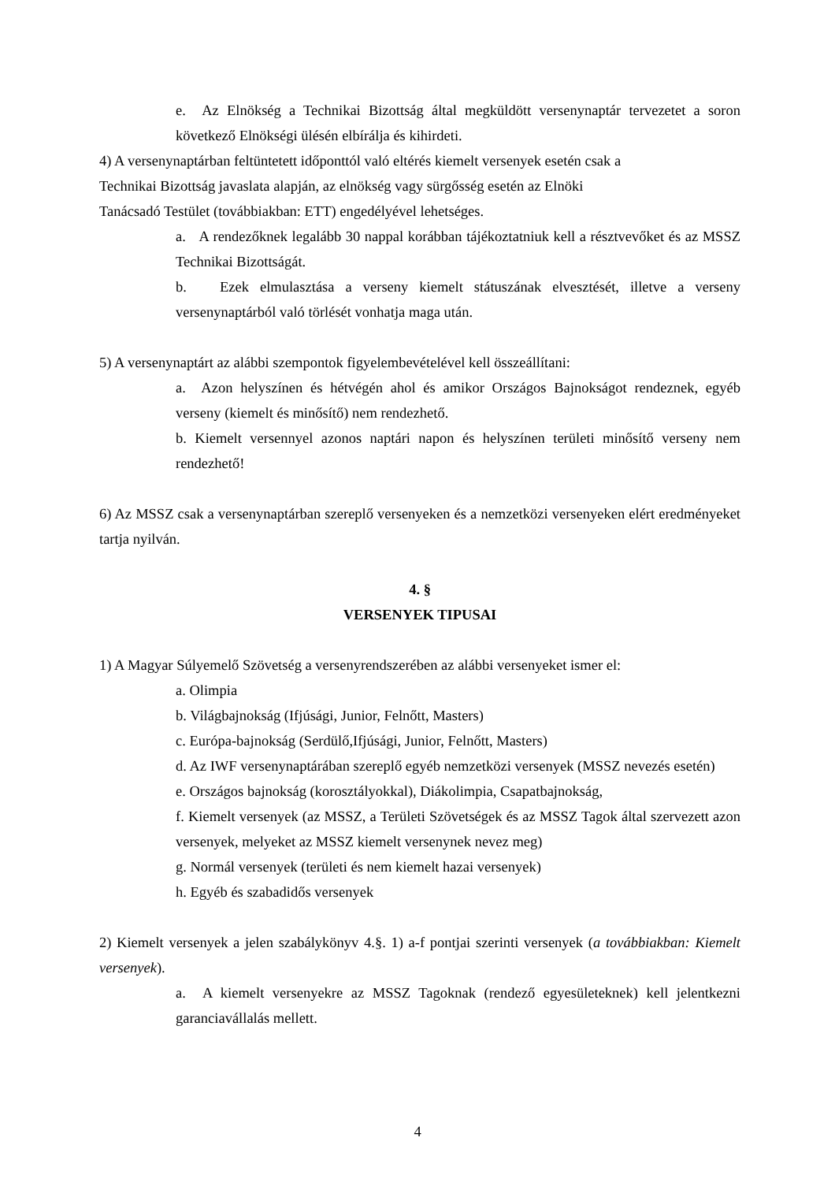e. Az Elnökség a Technikai Bizottság által megküldött versenynaptár tervezetet a soron következő Elnökségi ülésén elbírálja és kihirdeti.
4) A versenynaptárban feltüntetett időponttól való eltérés kiemelt versenyek esetén csak a
Technikai Bizottság javaslata alapján, az elnökség vagy sürgősség esetén az Elnöki
Tanácsadó Testület (továbbiakban: ETT) engedélyével lehetséges.
a. A rendezőknek legalább 30 nappal korábban tájékoztatniuk kell a résztvevőket és az MSSZ Technikai Bizottságát.
b. Ezek elmulasztása a verseny kiemelt státuszának elvesztését, illetve a verseny versenynaptárból való törlését vonhatja maga után.
5) A versenynaptárt az alábbi szempontok figyelembevételével kell összeállítani:
a. Azon helyszínen és hétvégén ahol és amikor Országos Bajnokságot rendeznek, egyéb verseny (kiemelt és minősítő) nem rendezhető.
b. Kiemelt versennyel azonos naptári napon és helyszínen területi minősítő verseny nem rendezhető!
6) Az MSSZ csak a versenynaptárban szereplő versenyeken és a nemzetközi versenyeken elért eredményeket tartja nyilván.
4. §
VERSENYEK TIPUSAI
1) A Magyar Súlyemelő Szövetség a versenyrendszerében az alábbi versenyeket ismer el:
a. Olimpia
b. Világbajnokság (Ifjúsági, Junior, Felnőtt, Masters)
c. Európa-bajnokság (Serdülő,Ifjúsági, Junior, Felnőtt, Masters)
d. Az IWF versenynaptárában szereplő egyéb nemzetközi versenyek (MSSZ nevezés esetén)
e. Országos bajnokság (korosztályokkal), Diákolimpia, Csapatbajnokság,
f. Kiemelt versenyek (az MSSZ, a Területi Szövetségek és az MSSZ Tagok által szervezett azon versenyek, melyeket az MSSZ kiemelt versenynek nevez meg)
g. Normál versenyek (területi és nem kiemelt hazai versenyek)
h. Egyéb és szabadidős versenyek
2) Kiemelt versenyek a jelen szabálykönyv 4.§. 1) a-f pontjai szerinti versenyek (a továbbiakban: Kiemelt versenyek).
a. A kiemelt versenyekre az MSSZ Tagoknak (rendező egyesületeknek) kell jelentkezni garanciavállalás mellett.
4